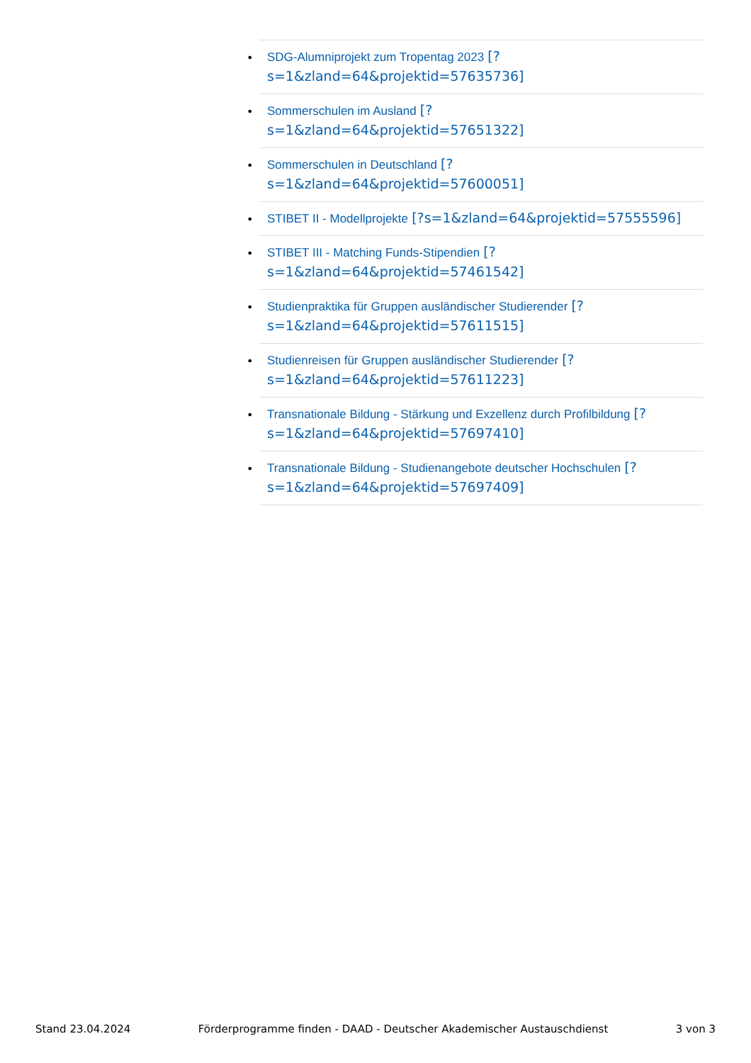• SDG-Alumniprojekt zum Tropentag 2023 [?
s=1&zland=64&projektid=57635736]
• Sommerschulen im Ausland [?
s=1&zland=64&projektid=57651322]
• Sommerschulen in Deutschland [?
s=1&zland=64&projektid=57600051]
• STIBET II - Modellprojekte [?s=1&zland=64&projektid=57555596]
• STIBET III - Matching Funds-Stipendien [?
s=1&zland=64&projektid=57461542]
• Studienpraktika für Gruppen ausländischer Studierender [?
s=1&zland=64&projektid=57611515]
• Studienreisen für Gruppen ausländischer Studierender [?
s=1&zland=64&projektid=57611223]
• Transnationale Bildung - Stärkung und Exzellenz durch Profilbildung [?
s=1&zland=64&projektid=57697410]
• Transnationale Bildung - Studienangebote deutscher Hochschulen [?
s=1&zland=64&projektid=57697409]
Stand 23.04.2024 Förderprogramme finden - DAAD - Deutscher Akademischer Austauschdienst 3 von 3